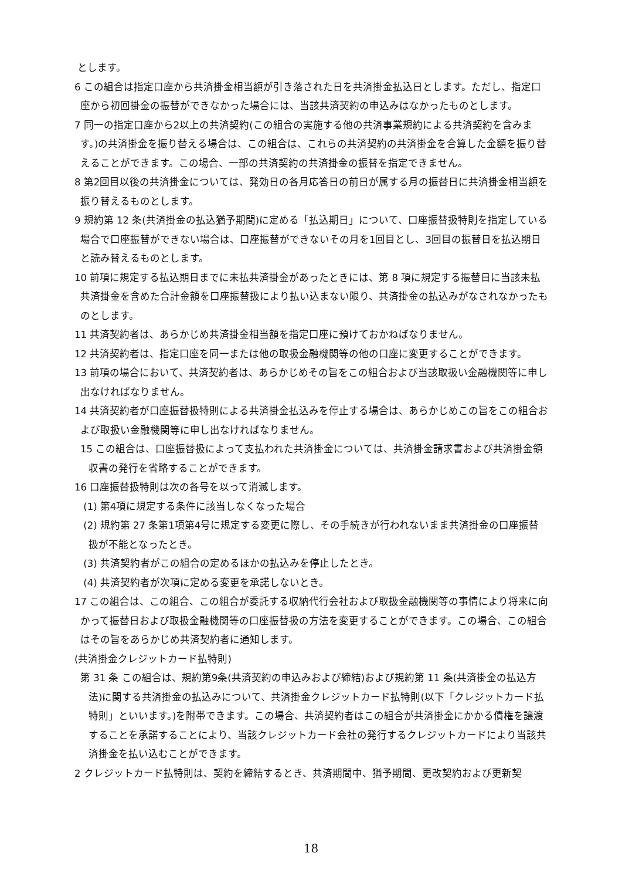とします。
6 この組合は指定口座から共済掛金相当額が引き落された日を共済掛金払込日とします。ただし、指定口座から初回掛金の振替ができなかった場合には、当該共済契約の申込みはなかったものとします。
7 同一の指定口座から2以上の共済契約(この組合の実施する他の共済事業規約による共済契約を含みます。)の共済掛金を振り替える場合は、この組合は、これらの共済契約の共済掛金を合算した金額を振り替えることができます。この場合、一部の共済契約の共済掛金の振替を指定できません。
8 第2回目以後の共済掛金については、発効日の各月応答日の前日が属する月の振替日に共済掛金相当額を振り替えるものとします。
9 規約第 12 条(共済掛金の払込猶予期間)に定める「払込期日」について、口座振替扱特則を指定している場合で口座振替ができない場合は、口座振替ができないその月を1回目とし、3回目の振替日を払込期日と読み替えるものとします。
10 前項に規定する払込期日までに未払共済掛金があったときには、第 8 項に規定する振替日に当該未払共済掛金を含めた合計金額を口座振替扱により払い込まない限り、共済掛金の払込みがなされなかったものとします。
11 共済契約者は、あらかじめ共済掛金相当額を指定口座に預けておかねばなりません。
12 共済契約者は、指定口座を同一または他の取扱金融機関等の他の口座に変更することができます。
13 前項の場合において、共済契約者は、あらかじめその旨をこの組合および当該取扱い金融機関等に申し出なければなりません。
14 共済契約者が口座振替扱特則による共済掛金払込みを停止する場合は、あらかじめこの旨をこの組合および取扱い金融機関等に申し出なければなりません。
15 この組合は、口座振替扱によって支払われた共済掛金については、共済掛金請求書および共済掛金領収書の発行を省略することができます。
16 口座振替扱特則は次の各号を以って消滅します。
(1) 第4項に規定する条件に該当しなくなった場合
(2) 規約第 27 条第1項第4号に規定する変更に際し、その手続きが行われないまま共済掛金の口座振替扱が不能となったとき。
(3) 共済契約者がこの組合の定めるほかの払込みを停止したとき。
(4) 共済契約者が次項に定める変更を承諾しないとき。
17 この組合は、この組合、この組合が委託する収納代行会社および取扱金融機関等の事情により将来に向かって振替日および取扱金融機関等の口座振替扱の方法を変更することができます。この場合、この組合はその旨をあらかじめ共済契約者に通知します。
(共済掛金クレジットカード払特則)
第 31 条 この組合は、規約第9条(共済契約の申込みおよび締結)および規約第 11 条(共済掛金の払込方法)に関する共済掛金の払込みについて、共済掛金クレジットカード払特則(以下「クレジットカード払特則」といいます。)を附帯できます。この場合、共済契約者はこの組合が共済掛金にかかる債権を譲渡することを承諾することにより、当該クレジットカード会社の発行するクレジットカードにより当該共済掛金を払い込むことができます。
2 クレジットカード払特則は、契約を締結するとき、共済期間中、猶予期間、更改契約および更新契
18